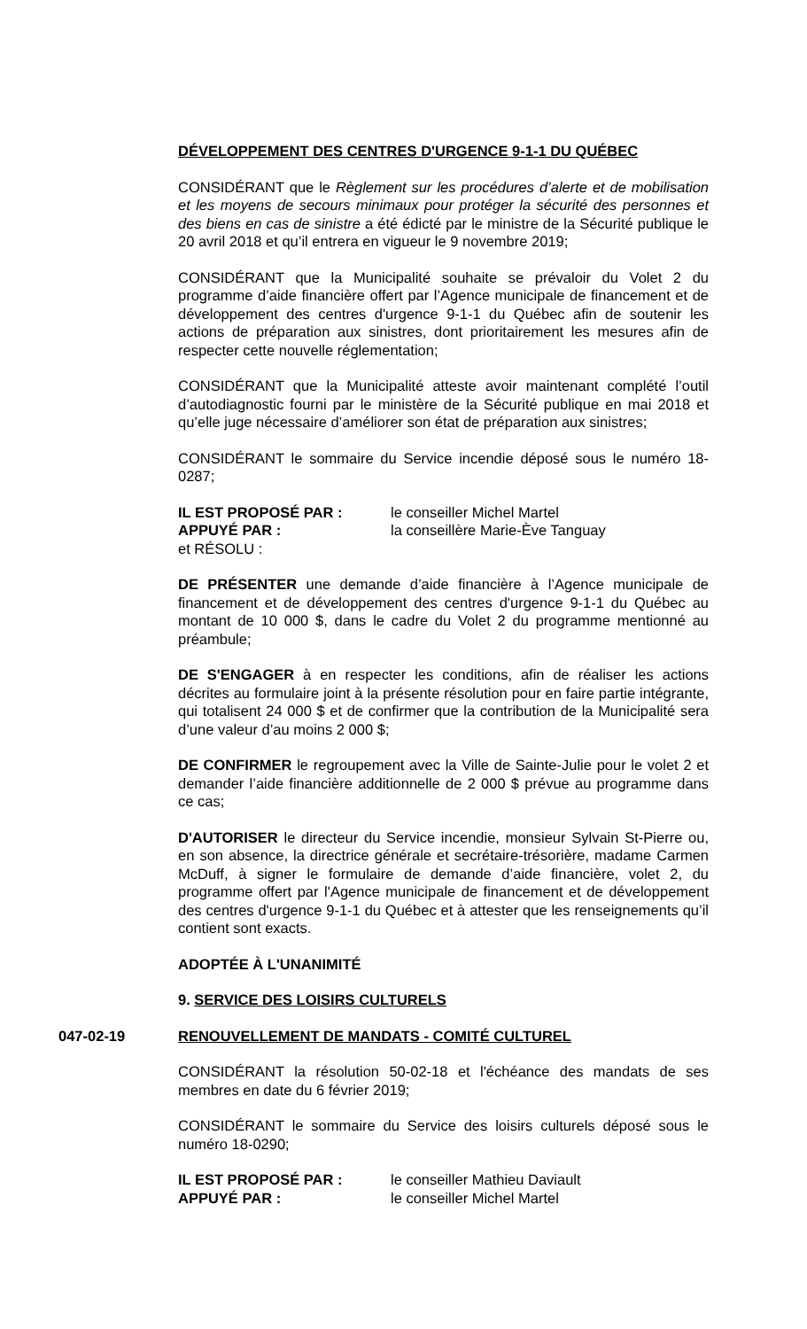DÉVELOPPEMENT DES CENTRES D'URGENCE 9-1-1 DU QUÉBEC
CONSIDÉRANT que le Règlement sur les procédures d’alerte et de mobilisation et les moyens de secours minimaux pour protéger la sécurité des personnes et des biens en cas de sinistre a été édicté par le ministre de la Sécurité publique le 20 avril 2018 et qu’il entrera en vigueur le 9 novembre 2019;
CONSIDÉRANT que la Municipalité souhaite se prévaloir du Volet 2 du programme d’aide financière offert par l’Agence municipale de financement et de développement des centres d'urgence 9-1-1 du Québec afin de soutenir les actions de préparation aux sinistres, dont prioritairement les mesures afin de respecter cette nouvelle réglementation;
CONSIDÉRANT que la Municipalité atteste avoir maintenant complété l’outil d’autodiagnostic fourni par le ministère de la Sécurité publique en mai 2018 et qu’elle juge nécessaire d’améliorer son état de préparation aux sinistres;
CONSIDÉRANT le sommaire du Service incendie déposé sous le numéro 18-0287;
IL EST PROPOSÉ PAR : le conseiller Michel Martel
APPUYÉ PAR : la conseillère Marie-Ève Tanguay
et RÉSOLU :
DE PRÉSENTER une demande d’aide financière à l’Agence municipale de financement et de développement des centres d'urgence 9-1-1 du Québec au montant de 10 000 $, dans le cadre du Volet 2 du programme mentionné au préambule;
DE S'ENGAGER à en respecter les conditions, afin de réaliser les actions décrites au formulaire joint à la présente résolution pour en faire partie intégrante, qui totalisent 24 000 $ et de confirmer que la contribution de la Municipalité sera d’une valeur d’au moins 2 000 $;
DE CONFIRMER le regroupement avec la Ville de Sainte-Julie pour le volet 2 et demander l’aide financière additionnelle de 2 000 $ prévue au programme dans ce cas;
D'AUTORISER le directeur du Service incendie, monsieur Sylvain St-Pierre ou, en son absence, la directrice générale et secrétaire-trésorière, madame Carmen McDuff, à signer le formulaire de demande d’aide financière, volet 2, du programme offert par l'Agence municipale de financement et de développement des centres d'urgence 9-1-1 du Québec et à attester que les renseignements qu’il contient sont exacts.
ADOPTÉE À L'UNANIMITÉ
9. SERVICE DES LOISIRS CULTURELS
047-02-19 RENOUVELLEMENT DE MANDATS - COMITÉ CULTUREL
CONSIDÉRANT la résolution 50-02-18 et l'échéance des mandats de ses membres en date du 6 février 2019;
CONSIDÉRANT le sommaire du Service des loisirs culturels déposé sous le numéro 18-0290;
IL EST PROPOSÉ PAR : le conseiller Mathieu Daviault
APPUYÉ PAR : le conseiller Michel Martel